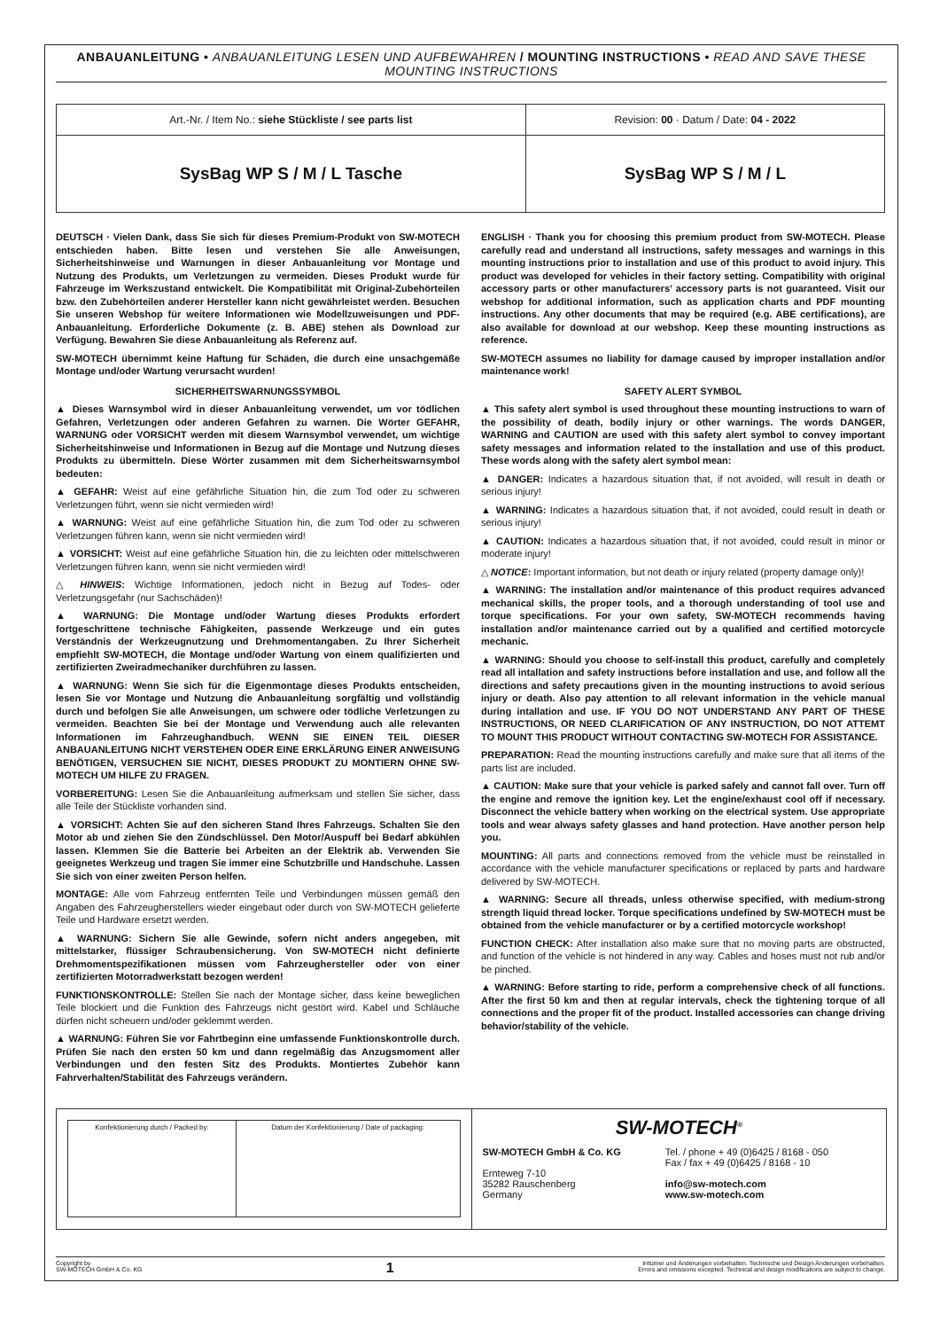ANBAUANLEITUNG • ANBAUANLEITUNG LESEN UND AUFBEWAHREN / MOUNTING INSTRUCTIONS • READ AND SAVE THESE MOUNTING INSTRUCTIONS
| Art.-Nr. / Item No.: siehe Stückliste / see parts list | Revision: 00 · Datum / Date: 04 - 2022 |
| SysBag WP S / M / L Tasche | SysBag WP S / M / L |
DEUTSCH · Vielen Dank, dass Sie sich für dieses Premium-Produkt von SW-MOTECH entschieden haben. Bitte lesen und verstehen Sie alle Anweisungen, Sicherheitshinweise und Warnungen in dieser Anbauanleitung vor Montage und Nutzung des Produkts, um Verletzungen zu vermeiden. Dieses Produkt wurde für Fahrzeuge im Werkszustand entwickelt. Die Kompatibilität mit Original-Zubehörteilen bzw. den Zubehörteilen anderer Hersteller kann nicht gewährleistet werden. Besuchen Sie unseren Webshop für weitere Informationen wie Modellzuweisungen und PDF-Anbauanleitung. Erforderliche Dokumente (z. B. ABE) stehen als Download zur Verfügung. Bewahren Sie diese Anbauanleitung als Referenz auf.
SW-MOTECH übernimmt keine Haftung für Schäden, die durch eine unsachgemäße Montage und/oder Wartung verursacht wurden!
SICHERHEITSWARNUNGSSYMBOL
▲ Dieses Warnsymbol wird in dieser Anbauanleitung verwendet, um vor tödlichen Gefahren, Verletzungen oder anderen Gefahren zu warnen. Die Wörter GEFAHR, WARNUNG oder VORSICHT werden mit diesem Warnsymbol verwendet, um wichtige Sicherheitshinweise und Informationen in Bezug auf die Montage und Nutzung dieses Produkts zu übermitteln. Diese Wörter zusammen mit dem Sicherheitswarnsymbol bedeuten:
▲ GEFAHR: Weist auf eine gefährliche Situation hin, die zum Tod oder zu schweren Verletzungen führt, wenn sie nicht vermieden wird!
▲ WARNUNG: Weist auf eine gefährliche Situation hin, die zum Tod oder zu schweren Verletzungen führen kann, wenn sie nicht vermieden wird!
▲ VORSICHT: Weist auf eine gefährliche Situation hin, die zu leichten oder mittelschweren Verletzungen führen kann, wenn sie nicht vermieden wird!
△ HINWEIS: Wichtige Informationen, jedoch nicht in Bezug auf Todes- oder Verletzungsgefahr (nur Sachschäden)!
▲ WARNUNG: Die Montage und/oder Wartung dieses Produkts erfordert fortgeschrittene technische Fähigkeiten, passende Werkzeuge und ein gutes Verständnis der Werkzeugnutzung und Drehmomentangaben. Zu Ihrer Sicherheit empfiehlt SW-MOTECH, die Montage und/oder Wartung von einem qualifizierten und zertifizierten Zweiradmechaniker durchführen zu lassen.
▲ WARNUNG: Wenn Sie sich für die Eigenmontage dieses Produkts entscheiden, lesen Sie vor Montage und Nutzung die Anbauanleitung sorgfältig und vollständig durch und befolgen Sie alle Anweisungen, um schwere oder tödliche Verletzungen zu vermeiden. Beachten Sie bei der Montage und Verwendung auch alle relevanten Informationen im Fahrzeughandbuch. WENN SIE EINEN TEIL DIESER ANBAUANLEITUNG NICHT VERSTEHEN ODER EINE ERKLÄRUNG EINER ANWEISUNG BENÖTIGEN, VERSUCHEN SIE NICHT, DIESES PRODUKT ZU MONTIERN OHNE SW-MOTECH UM HILFE ZU FRAGEN.
VORBEREITUNG: Lesen Sie die Anbauanleitung aufmerksam und stellen Sie sicher, dass alle Teile der Stückliste vorhanden sind.
▲ VORSICHT: Achten Sie auf den sicheren Stand Ihres Fahrzeugs. Schalten Sie den Motor ab und ziehen Sie den Zündschlüssel. Den Motor/Auspuff bei Bedarf abkühlen lassen. Klemmen Sie die Batterie bei Arbeiten an der Elektrik ab. Verwenden Sie geeignetes Werkzeug und tragen Sie immer eine Schutzbrille und Handschuhe. Lassen Sie sich von einer zweiten Person helfen.
MONTAGE: Alle vom Fahrzeug entfernten Teile und Verbindungen müssen gemäß den Angaben des Fahrzeugherstellers wieder eingebaut oder durch von SW-MOTECH gelieferte Teile und Hardware ersetzt werden.
▲ WARNUNG: Sichern Sie alle Gewinde, sofern nicht anders angegeben, mit mittelstarker, flüssiger Schraubensicherung. Von SW-MOTECH nicht definierte Drehmomentspezifikationen müssen vom Fahrzeughersteller oder von einer zertifizierten Motorradwerkstatt bezogen werden!
FUNKTIONSKONTROLLE: Stellen Sie nach der Montage sicher, dass keine beweglichen Teile blockiert und die Funktion des Fahrzeugs nicht gestört wird. Kabel und Schläuche dürfen nicht scheuern und/oder geklemmt werden.
▲ WARNUNG: Führen Sie vor Fahrtbeginn eine umfassende Funktionskontrolle durch. Prüfen Sie nach den ersten 50 km und dann regelmäßig das Anzugsmoment aller Verbindungen und den festen Sitz des Produkts. Montiertes Zubehör kann Fahrverhalten/Stabilität des Fahrzeugs verändern.
ENGLISH · Thank you for choosing this premium product from SW-MOTECH. Please carefully read and understand all instructions, safety messages and warnings in this mounting instructions prior to installation and use of this product to avoid injury. This product was developed for vehicles in their factory setting. Compatibility with original accessory parts or other manufacturers’ accessory parts is not guaranteed. Visit our webshop for additional information, such as application charts and PDF mounting instructions. Any other documents that may be required (e.g. ABE certifications), are also available for download at our webshop. Keep these mounting instructions as reference.
SW-MOTECH assumes no liability for damage caused by improper installation and/or maintenance work!
SAFETY ALERT SYMBOL
▲ This safety alert symbol is used throughout these mounting instructions to warn of the possibility of death, bodily injury or other warnings. The words DANGER, WARNING and CAUTION are used with this safety alert symbol to convey important safety messages and information related to the installation and use of this product. These words along with the safety alert symbol mean:
▲ DANGER: Indicates a hazardous situation that, if not avoided, will result in death or serious injury!
▲ WARNING: Indicates a hazardous situation that, if not avoided, could result in death or serious injury!
▲ CAUTION: Indicates a hazardous situation that, if not avoided, could result in minor or moderate injury!
△ NOTICE: Important information, but not death or injury related (property damage only)!
▲ WARNING: The installation and/or maintenance of this product requires advanced mechanical skills, the proper tools, and a thorough understanding of tool use and torque specifications. For your own safety, SW-MOTECH recommends having installation and/or maintenance carried out by a qualified and certified motorcycle mechanic.
▲ WARNING: Should you choose to self-install this product, carefully and completely read all intallation and safety instructions before installation and use, and follow all the directions and safety precautions given in the mounting instructions to avoid serious injury or death. Also pay attention to all relevant information in the vehicle manual during intallation and use. IF YOU DO NOT UNDERSTAND ANY PART OF THESE INSTRUCTIONS, OR NEED CLARIFICATION OF ANY INSTRUCTION, DO NOT ATTEMT TO MOUNT THIS PRODUCT WITHOUT CONTACTING SW-MOTECH FOR ASSISTANCE.
PREPARATION: Read the mounting instructions carefully and make sure that all items of the parts list are included.
▲ CAUTION: Make sure that your vehicle is parked safely and cannot fall over. Turn off the engine and remove the ignition key. Let the engine/exhaust cool off if necessary. Disconnect the vehicle battery when working on the electrical system. Use appropriate tools and wear always safety glasses and hand protection. Have another person help you.
MOUNTING: All parts and connections removed from the vehicle must be reinstalled in accordance with the vehicle manufacturer specifications or replaced by parts and hardware delivered by SW-MOTECH.
▲ WARNING: Secure all threads, unless otherwise specified, with medium-strong strength liquid thread locker. Torque specifications undefined by SW-MOTECH must be obtained from the vehicle manufacturer or by a certified motorcycle workshop!
FUNCTION CHECK: After installation also make sure that no moving parts are obstructed, and function of the vehicle is not hindered in any way. Cables and hoses must not rub and/or be pinched.
▲ WARNING: Before starting to ride, perform a comprehensive check of all functions. After the first 50 km and then at regular intervals, check the tightening torque of all connections and the proper fit of the product. Installed accessories can change driving behavior/stability of the vehicle.
| Konfektionierung durch / Packed by: | Datum der Konfektionierung / Date of packaging: |
SW-MOTECH<sup>®</sup>
SW-MOTECH GmbH & Co. KG
Ernteweg 7-10
35282 Rauschenberg
Germany
Tel. / phone + 49 (0)6425 / 8168 - 050
Fax / fax + 49 (0)6425 / 8168 - 10
info@sw-motech.com
www.sw-motech.com
Copyright by
SW-MOTECH GmbH & Co. KG
1
Irrtümer und Änderungen vorbehalten. Technische und Design-Änderungen vorbehalten.
Errors and omissions excepted. Technical and design modifications are subject to change.